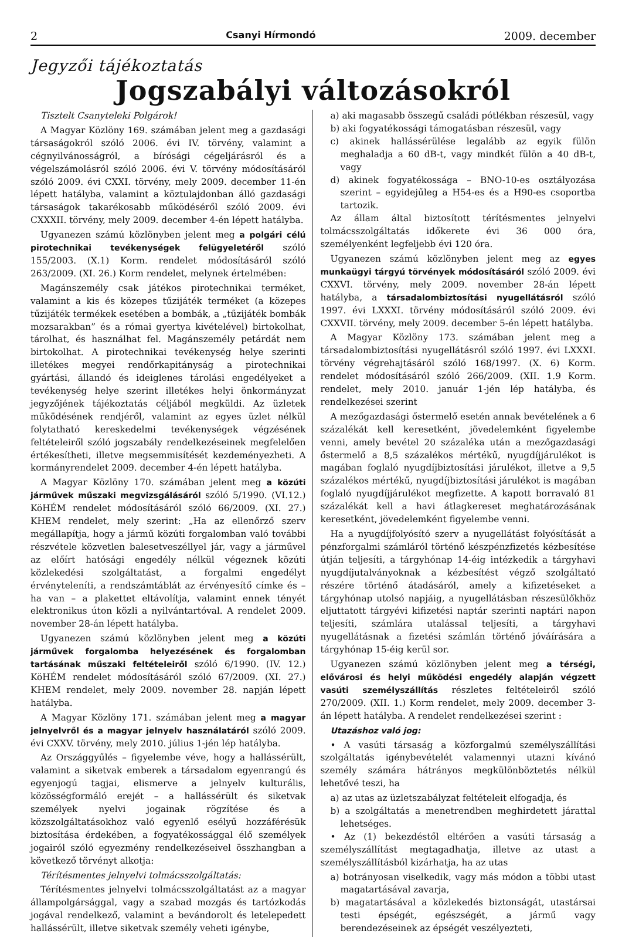2 Csanyi Hírmondó 2009. december
Jegyzői tájékoztatás
Jogszabályi változásokról
Tisztelt Csanyteleki Polgárok!
A Magyar Közlöny 169. számában jelent meg a gazdasági társaságokról szóló 2006. évi IV. törvény, valamint a cégnyilvánosságról, a bírósági cégeljárásról és a végelszámolásról szóló 2006. évi V. törvény módosításáról szóló 2009. évi CXXI. törvény, mely 2009. december 11-én lépett hatályba, valamint a köztulajdonban álló gazdasági társaságok takarékosabb működéséről szóló 2009. évi CXXXII. törvény, mely 2009. december 4-én lépett hatályba.
Ugyanezen számú közlönyben jelent meg a polgári célú pirotechnikai tevékenységek felügyeletéről szóló 155/2003. (X.1) Korm. rendelet módosításáról szóló 263/2009. (XI. 26.) Korm rendelet, melynek értelmében:
Magánszemély csak játékos pirotechnikai terméket, valamint a kis és közepes tűzijáték terméket (a közepes tűzijáték termékek esetében a bombák, a „tűzijáték bombák mozsarakban” és a római gyertya kivételével) birtokolhat, tárolhat, és használhat fel. Magánszemély petárdát nem birtokolhat. A pirotechnikai tevékenység helye szerinti illetékes megyei rendőrkapitányság a pirotechnikai gyártási, állandó és ideiglenes tárolási engedélyeket a tevékenység helye szerint illetékes helyi önkormányzat jegyzőjének tájékoztatás céljából megküldi. Az üzletek működésének rendjéről, valamint az egyes üzlet nélkül folytatható kereskedelmi tevékenységek végzésének feltételeiről szóló jogszabály rendelkezéseinek megfelelően értékesítheti, illetve megsemmisítését kezdeményezheti. A kormányrendelet 2009. december 4-én lépett hatályba.
A Magyar Közlöny 170. számában jelent meg a közúti járművek műszaki megvizsgálásáról szóló 5/1990. (VI.12.) KöHÉM rendelet módosításáról szóló 66/2009. (XI. 27.) KHEM rendelet, mely szerint: „Ha az ellenőrző szerv megállapítja, hogy a jármű közúti forgalomban való további részvétele közvetlen balesetveszéllyel jár, vagy a járművel az előírt hatósági engedély nélkül végeznek közúti közlekedési szolgáltatást, a forgalmi engedélyt érvényteleníti, a rendszámtáblát az érvényesítő címke és – ha van – a plakettet eltávolítja, valamint ennek tényét elektronikus úton közli a nyilvántartóval. A rendelet 2009. november 28-án lépett hatályba.
Ugyanezen számú közlönyben jelent meg a közúti járművek forgalomba helyezésének és forgalomban tartásának műszaki feltételeiről szóló 6/1990. (IV. 12.) KöHÉM rendelet módosításáról szóló 67/2009. (XI. 27.) KHEM rendelet, mely 2009. november 28. napján lépett hatályba.
A Magyar Közlöny 171. számában jelent meg a magyar jelnyelvről és a magyar jelnyelv használatáról szóló 2009. évi CXXV. törvény, mely 2010. július 1-jén lép hatályba.
Az Országgyűlés – figyelembe véve, hogy a hallássérült, valamint a siketvak emberek a társadalom egyenrangú és egyenjogú tagjai, elismerve a jelnyelv kulturális, közösségformáló erejét – a hallássérült és siketvak személyek nyelvi jogainak rögzítése és a közszolgáltatásokhoz való egyenlő esélyű hozzáférésük biztosítása érdekében, a fogyatékossággal élő személyek jogairól szóló egyezmény rendelkezéseivel összhangban a következő törvényt alkotja:
Térítésmentes jelnyelvi tolmácsszolgáltatás:
Térítésmentes jelnyelvi tolmácsszolgáltatást az a magyar állampolgársággal, vagy a szabad mozgás és tartózkodás jogával rendelkező, valamint a bevándorolt és letelepedett hallássérült, illetve siketvak személy veheti igénybe,
a) aki magasabb összegű családi pótlékban részesül, vagy
b) aki fogyatékossági támogatásban részesül, vagy
c) akinek hallássérülése legalább az egyik fülön meghaladja a 60 dB-t, vagy mindkét fülön a 40 dB-t, vagy
d) akinek fogyatékossága – BNO-10-es osztályozása szerint – egyidejűleg a H54-es és a H90-es csoportba tartozik.
Az állam által biztosított térítésmentes jelnyelvi tolmácsszolgáltatás időkerete évi 36 000 óra, személyenként legfeljebb évi 120 óra.
Ugyanezen számú közlönyben jelent meg az egyes munkaügyi tárgyú törvények módosításáról szóló 2009. évi CXXVI. törvény, mely 2009. november 28-án lépett hatályba, a társadalombiztosítási nyugellátásról szóló 1997. évi LXXXI. törvény módosításáról szóló 2009. évi CXXVII. törvény, mely 2009. december 5-én lépett hatályba.
A Magyar Közlöny 173. számában jelent meg a társadalombiztosítási nyugellátásról szóló 1997. évi LXXXI. törvény végrehajtásáról szóló 168/1997. (X. 6) Korm. rendelet módosításáról szóló 266/2009. (XII. 1.9 Korm. rendelet, mely 2010. január 1-jén lép hatályba, és rendelkezései szerint
A mezőgazdasági őstermelő esetén annak bevételének a 6 százalékát kell keresetként, jövedelemként figyelembe venni, amely bevétel 20 százaléka után a mezőgazdasági őstermelő a 8,5 százalékos mértékű, nyugdíjjárulékot is magában foglaló nyugdíjbiztosítási járulékot, illetve a 9,5 százalékos mértékű, nyugdíjbiztosítási járulékot is magában foglaló nyugdíjjárulékot megfizette. A kapott borravaló 81 százalékát kell a havi átlagkereset meghatározásának keresetként, jövedelemként figyelembe venni.
Ha a nyugdíjfolyósító szerv a nyugellátást folyósítását a pénzforgalmi számláról történő készpénzfizetés kézbesítése útján teljesíti, a tárgyhónap 14-éig intézkedik a tárgyhavi nyugdíjutalványoknak a kézbesítést végző szolgáltató részére történő átadásáról, amely a kifizetéseket a tárgyhónap utolsó napjáig, a nyugellátásban részesülőkhöz eljuttatott tárgyévi kifizetési naptár szerinti naptári napon teljesíti, számlára utalással teljesíti, a tárgyhavi nyugellátásnak a fizetési számlán történő jóváírására a tárgyhónap 15-éig kerül sor.
Ugyanezen számú közlönyben jelent meg a térségi, elővárosi és helyi működési engedély alapján végzett vasúti személyszállítás részletes feltételeiről szóló 270/2009. (XII. 1.) Korm rendelet, mely 2009. december 3-án lépett hatályba. A rendelet rendelkezései szerint :
Utazáshoz való jog:
• A vasúti társaság a közforgalmú személyszállítási szolgáltatás igénybevételét valamennyi utazni kívánó személy számára hátrányos megkülönböztetés nélkül lehetővé teszi, ha
a) az utas az üzletszabályzat feltételeit elfogadja, és
b) a szolgáltatás a menetrendben meghirdetett járattal lehetséges.
• Az (1) bekezdéstől eltérően a vasúti társaság a személyszállítást megtagadhatja, illetve az utast a személyszállításból kizárhatja, ha az utas
a) botrányosan viselkedik, vagy más módon a többi utast magatartásával zavarja,
b) magatartásával a közlekedés biztonságát, utastársai testi épségét, egészségét, a jármű vagy berendezéseinek az épségét veszélyezteti,